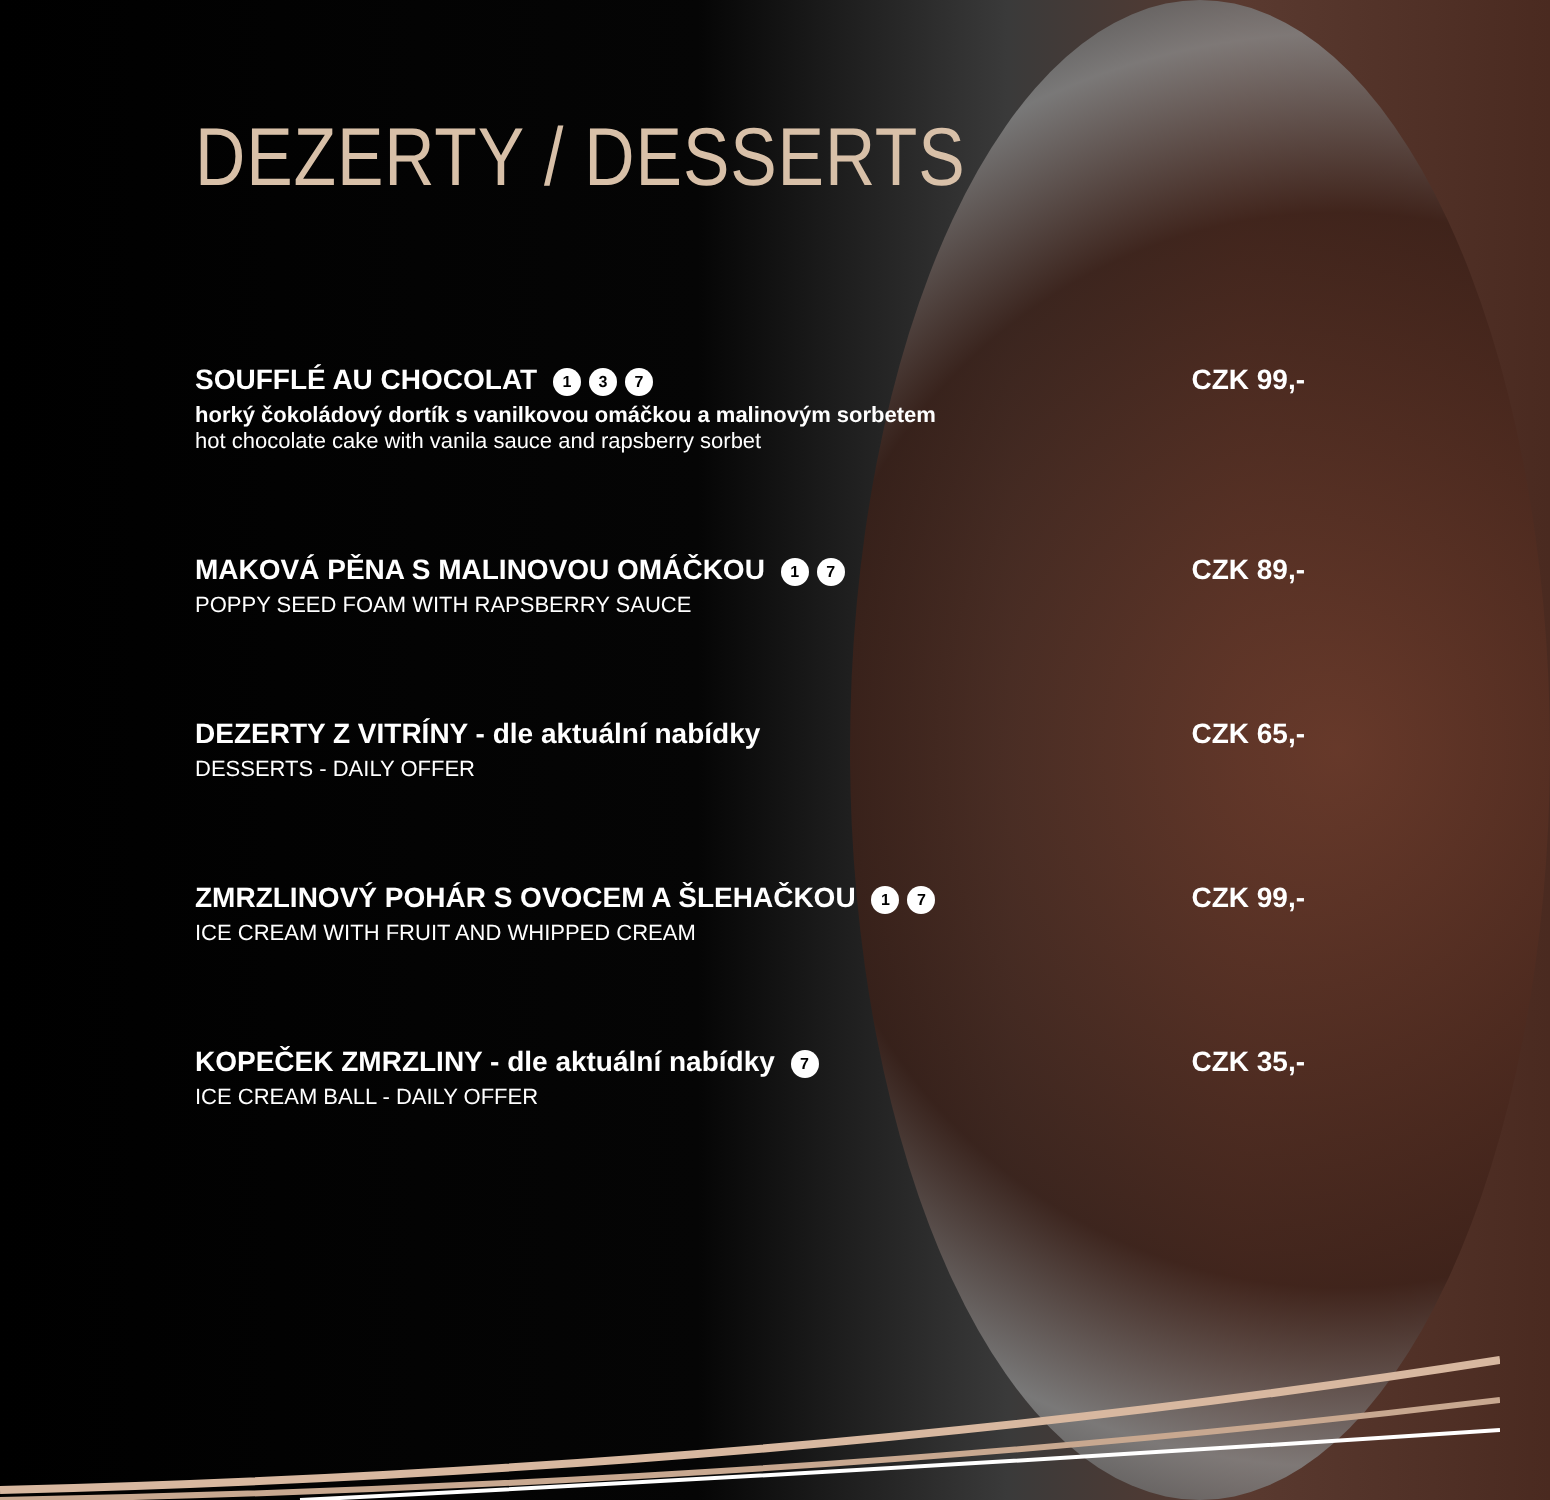DEZERTY / DESSERTS
SOUFFLÉ AU CHOCOLAT 1 3 7
horký čokoládový dortík s vanilkovou omáčkou a malinovým sorbetem
hot chocolate cake with vanila sauce and rapsberry sorbet
CZK 99,-
MAKOVÁ PĚNA S MALINOVOU OMÁČKOU 1 7
POPPY SEED FOAM WITH RAPSBERRY SAUCE
CZK 89,-
DEZERTY Z VITRÍNY - dle aktuální nabídky
DESSERTS - DAILY OFFER
CZK 65,-
ZMRZLINOVÝ POHÁR S OVOCEM A ŠLEHAČKOU 1 7
ICE CREAM WITH FRUIT AND WHIPPED CREAM
CZK 99,-
KOPEČEK ZMRZLINY - dle aktuální nabídky 7
ICE CREAM BALL - DAILY OFFER
CZK 35,-